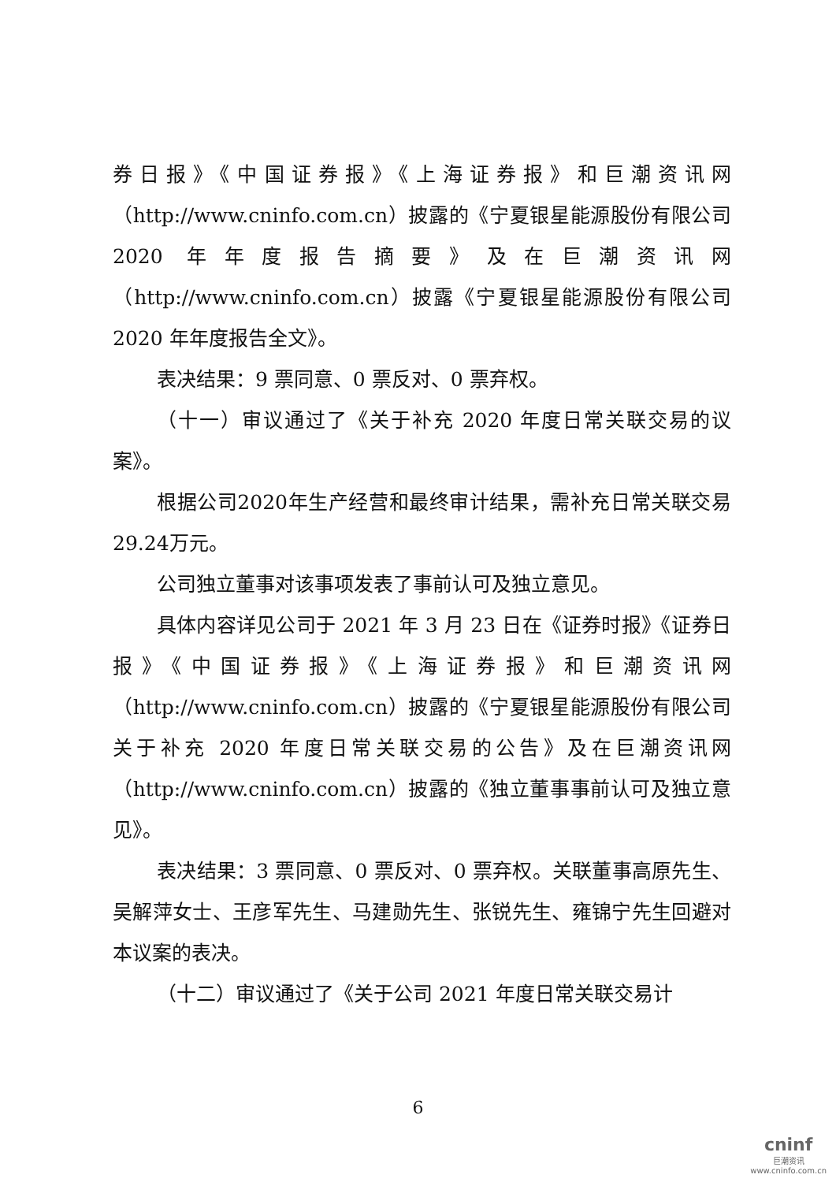券日报》《中国证券报》《上海证券报》和巨潮资讯网（http://www.cninfo.com.cn）披露的《宁夏银星能源股份有限公司 2020 年年度报告摘要》及在巨潮资讯网（http://www.cninfo.com.cn）披露《宁夏银星能源股份有限公司 2020 年年度报告全文》。
表决结果：9 票同意、0 票反对、0 票弃权。
（十一）审议通过了《关于补充 2020 年度日常关联交易的议案》。
根据公司2020年生产经营和最终审计结果，需补充日常关联交易29.24万元。
公司独立董事对该事项发表了事前认可及独立意见。
具体内容详见公司于 2021 年 3 月 23 日在《证券时报》《证券日报》《中国证券报》《上海证券报》和巨潮资讯网（http://www.cninfo.com.cn）披露的《宁夏银星能源股份有限公司关于补充 2020 年度日常关联交易的公告》及在巨潮资讯网（http://www.cninfo.com.cn）披露的《独立董事事前认可及独立意见》。
表决结果：3 票同意、0 票反对、0 票弃权。关联董事高原先生、吴解萍女士、王彦军先生、马建勋先生、张锐先生、雍锦宁先生回避对本议案的表决。
（十二）审议通过了《关于公司 2021 年度日常关联交易计
6
cninf
巨潮资讯
www.cninfo.com.cn